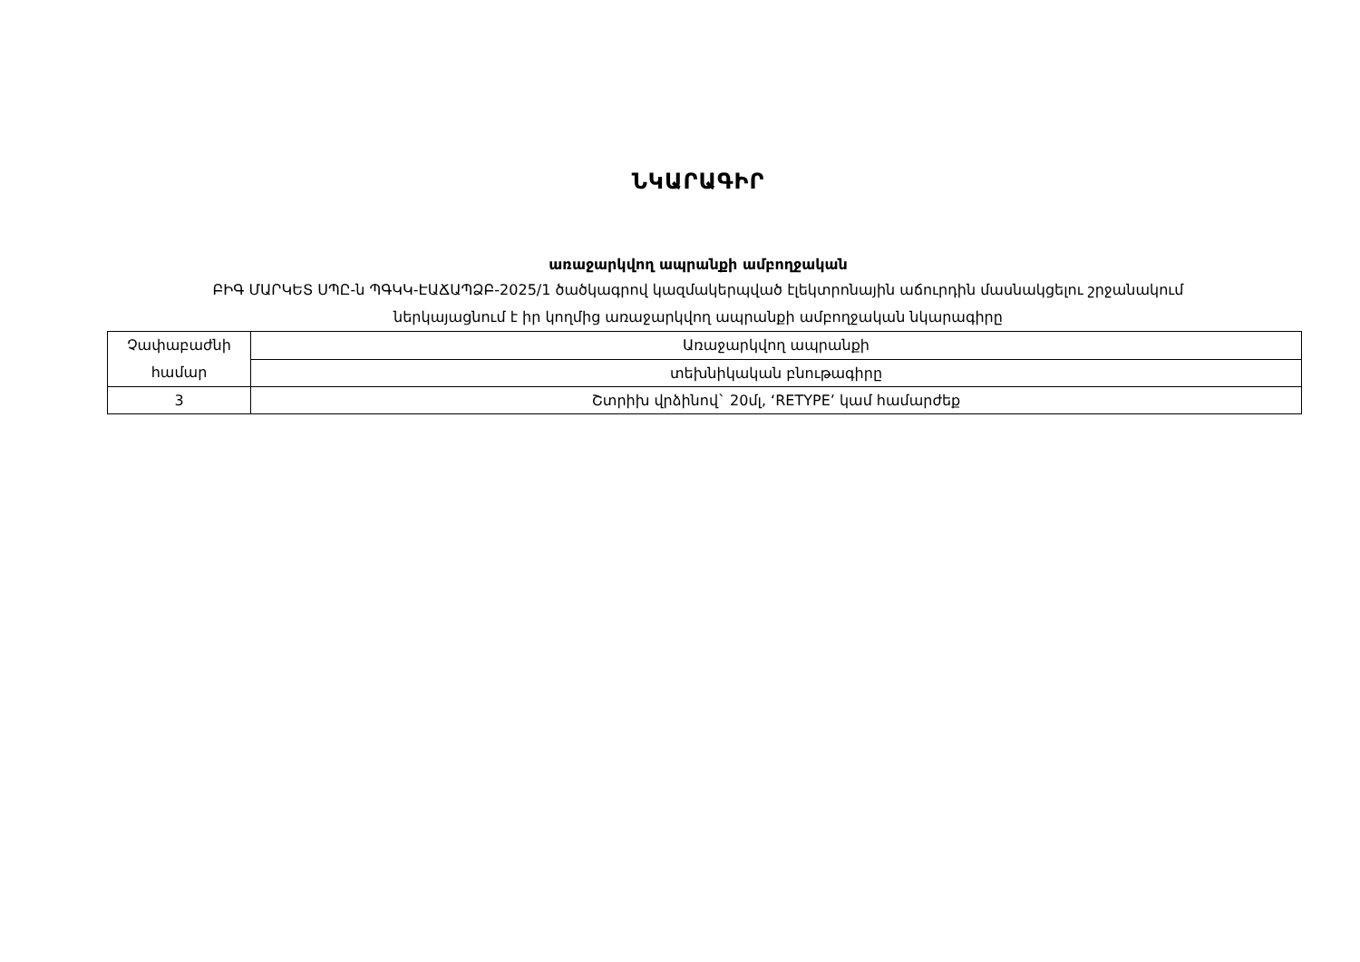ՆԿԱՐԱԳԻՐ
առաջարկվող ապրանքի ամբողջական
ԲԻԳ ՄԱՐԿԵՏ ՍՊԸ-ն ՊԳԿԿ-ԷԱՃԱՊՁԲ-2025/1 ծածկագրով կազմակերպված էլեկտրոնային աճուրդին մասնակցելու շրջանակում
ներկայացնում է իր կողմից առաջարկվող ապրանքի ամբողջական նկարագիրը
| Չափաբաժնի համար | Առաջարկվող ապրանքի |
| | տեխնիկական բնութագիրը |
| 3 | Շտրիխ վրձինով` 20մլ, ‘RETYPE’ կամ համարժեք |